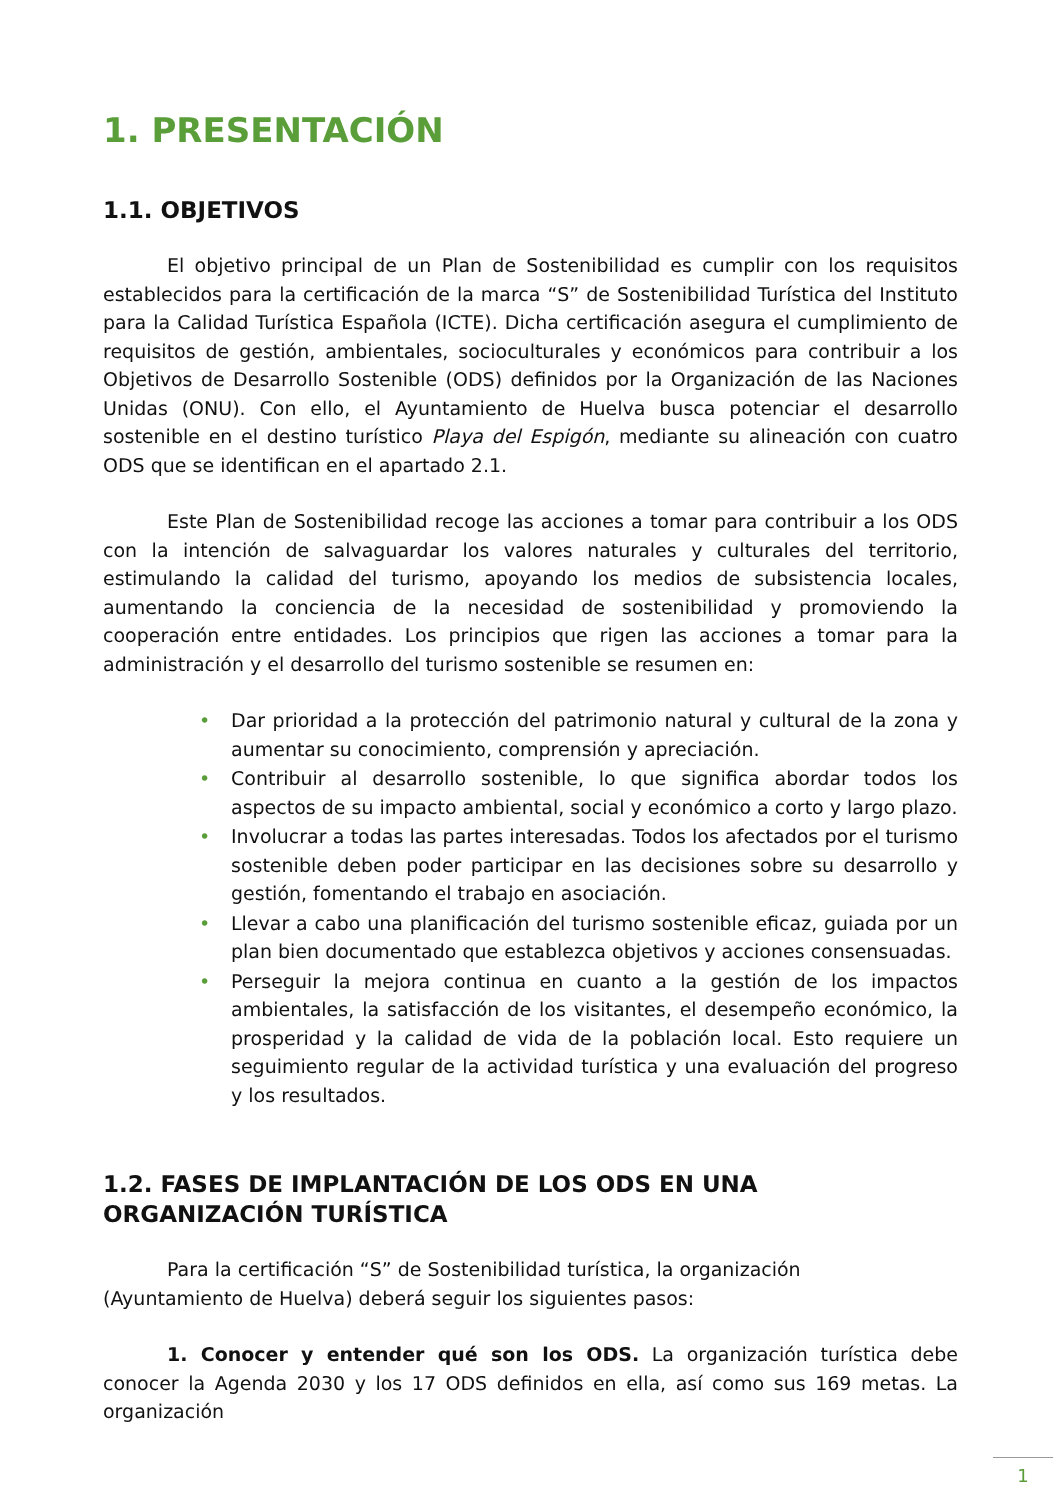1. PRESENTACIÓN
1.1. OBJETIVOS
El objetivo principal de un Plan de Sostenibilidad es cumplir con los requisitos establecidos para la certificación de la marca “S” de Sostenibilidad Turística del Instituto para la Calidad Turística Española (ICTE). Dicha certificación asegura el cumplimiento de requisitos de gestión, ambientales, socioculturales y económicos para contribuir a los Objetivos de Desarrollo Sostenible (ODS) definidos por la Organización de las Naciones Unidas (ONU). Con ello, el Ayuntamiento de Huelva busca potenciar el desarrollo sostenible en el destino turístico Playa del Espigón, mediante su alineación con cuatro ODS que se identifican en el apartado 2.1.
Este Plan de Sostenibilidad recoge las acciones a tomar para contribuir a los ODS con la intención de salvaguardar los valores naturales y culturales del territorio, estimulando la calidad del turismo, apoyando los medios de subsistencia locales, aumentando la conciencia de la necesidad de sostenibilidad y promoviendo la cooperación entre entidades. Los principios que rigen las acciones a tomar para la administración y el desarrollo del turismo sostenible se resumen en:
• Dar prioridad a la protección del patrimonio natural y cultural de la zona y aumentar su conocimiento, comprensión y apreciación.
• Contribuir al desarrollo sostenible, lo que significa abordar todos los aspectos de su impacto ambiental, social y económico a corto y largo plazo.
• Involucrar a todas las partes interesadas. Todos los afectados por el turismo sostenible deben poder participar en las decisiones sobre su desarrollo y gestión, fomentando el trabajo en asociación.
• Llevar a cabo una planificación del turismo sostenible eficaz, guiada por un plan bien documentado que establezca objetivos y acciones consensuadas.
• Perseguir la mejora continua en cuanto a la gestión de los impactos ambientales, la satisfacción de los visitantes, el desempeño económico, la prosperidad y la calidad de vida de la población local. Esto requiere un seguimiento regular de la actividad turística y una evaluación del progreso y los resultados.
1.2. FASES DE IMPLANTACIÓN DE LOS ODS EN UNA ORGANIZACIÓN TURÍSTICA
Para la certificación “S” de Sostenibilidad turística, la organización
(Ayuntamiento de Huelva) deberá seguir los siguientes pasos:
1. Conocer y entender qué son los ODS. La organización turística debe conocer la Agenda 2030 y los 17 ODS definidos en ella, así como sus 169 metas. La organización
1